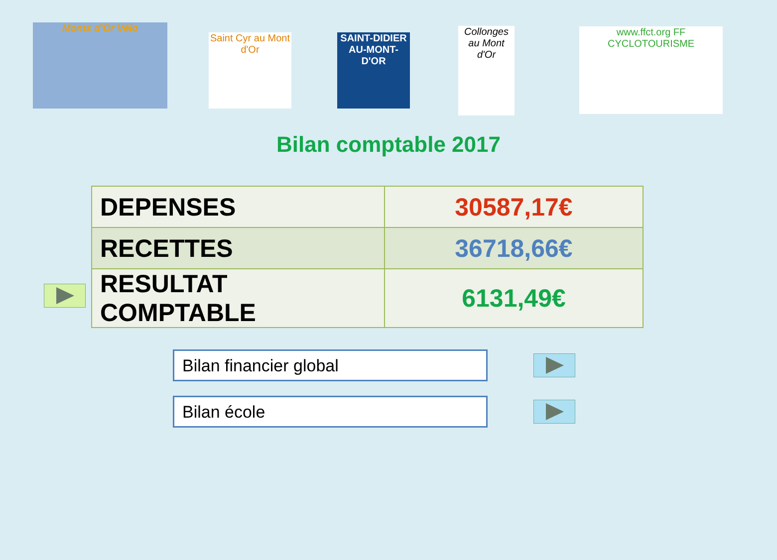Monts d'Or Vélo
Saint Cyr au Mont d'Or
SAINT-DIDIER AU-MONT-D'OR
Collonges au Mont d'Or
www.ffct.org FF CYCLOTOURISME
Bilan comptable 2017
| DEPENSES | 30587,17€ |
| RECETTES | 36718,66€ |
| RESULTAT COMPTABLE | 6131,49€ |
Bilan financier global
Bilan école